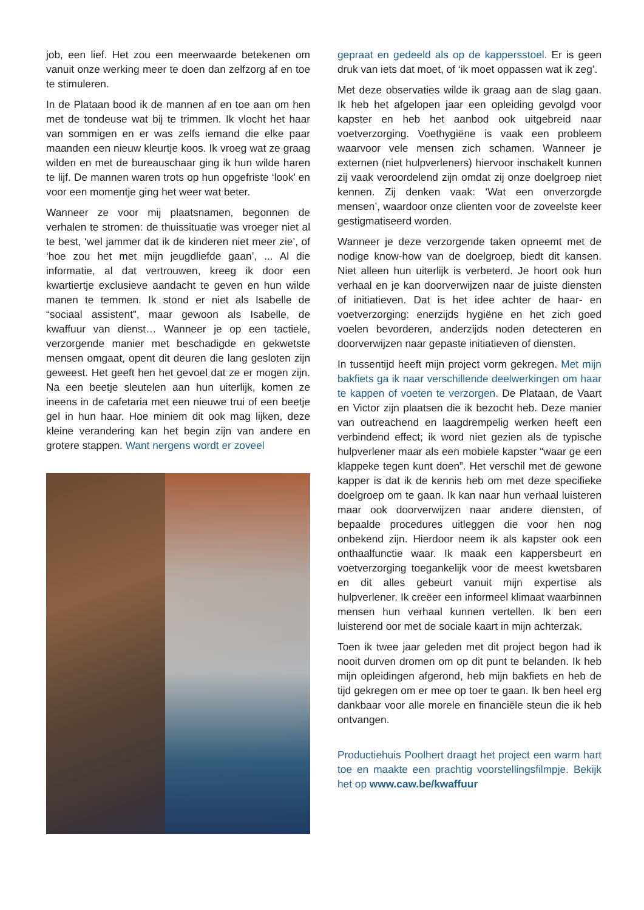job, een lief. Het zou een meerwaarde betekenen om vanuit onze werking meer te doen dan zelfzorg af en toe te stimuleren.
In de Plataan bood ik de mannen af en toe aan om hen met de tondeuse wat bij te trimmen. Ik vlocht het haar van sommigen en er was zelfs iemand die elke paar maanden een nieuw kleurtje koos. Ik vroeg wat ze graag wilden en met de bureaus­chaar ging ik hun wilde haren te lijf. De mannen waren trots op hun opgefriste ‘look’ en voor een momentje ging het weer wat beter.
Wanneer ze voor mij plaatsnamen, begonnen de verhalen te stromen: de thuissituatie was vroe­ger niet al te best, ‘wel jammer dat ik de kinderen niet meer zie’, of ‘hoe zou het met mijn jeugdliefde gaan’, ... Al die informatie, al dat vertrouwen, kreeg ik door een kwartiertje exclusieve aandacht te ge­ven en hun wilde manen te temmen. Ik stond er niet als Isabelle de “sociaal assistent”, maar ge­woon als Isabelle, de kwaffuur van dienst… Wan­neer je op een tactiele, verzorgende manier met beschadigde en gekwetste mensen omgaat, opent dit deuren die lang gesloten zijn geweest. Het geeft hen het gevoel dat ze er mogen zijn. Na een beet­je sleutelen aan hun uiterlijk, komen ze ineens in de cafetaria met een nieuwe trui of een beetje gel in hun haar. Hoe miniem dit ook mag lijken, deze kleine verandering kan het begin zijn van andere en grotere stappen. Want nergens wordt er zoveel
gepraat en gedeeld als op de kappersstoel. Er is geen druk van iets dat moet, of ‘ik moet oppassen wat ik zeg’.
Met deze observaties wilde ik graag aan de slag gaan. Ik heb het afgelopen jaar een opleiding ge­volgd voor kapster en heb het aanbod ook uitge­breid naar voetverzorging. Voethygiëne is vaak een probleem waarvoor vele mensen zich schamen. Wanneer je externen (niet hulpverleners) hiervoor inschakelt kunnen zij vaak veroordelend zijn omdat zij onze doelgroep niet kennen. Zij denken vaak: ‘Wat een onverzorgde mensen’, waardoor onze cli­enten voor de zoveelste keer gestigmatiseerd wor­den.
Wanneer je deze verzorgende taken opneemt met de nodige know-how van de doelgroep, biedt dit kansen. Niet alleen hun uiterlijk is verbeterd. Je hoort ook hun verhaal en je kan doorverwijzen naar de juiste diensten of initiatieven. Dat is het idee achter de haar- en voetverzorging: enerzijds hygiëne en het zich goed voelen bevorderen, an­derzijds noden detecteren en doorverwijzen naar gepaste initiatieven of diensten.
In tussentijd heeft mijn project vorm gekregen. Met mijn bakfiets ga ik naar verschillende deelwerkin­gen om haar te kappen of voeten te verzorgen. De Plataan, de Vaart en Victor zijn plaatsen die ik bezocht heb. Deze manier van outreachend en laagdrempelig werken heeft een verbindend effect; ik word niet gezien als de typische hulpverlener maar als een mobiele kapster “waar ge een klap­peke tegen kunt doen”. Het verschil met de gewone kapper is dat ik de kennis heb om met deze spe­cifieke doelgroep om te gaan. Ik kan naar hun ver­haal luisteren maar ook doorverwijzen naar ande­re diensten, of bepaalde procedures uitleggen die voor hen nog onbekend zijn. Hierdoor neem ik als kapster ook een onthaalfunctie waar. Ik maak een kappersbeurt en voetverzorging toegankelijk voor de meest kwetsbaren en dit alles gebeurt vanuit mijn expertise als hulpverlener. Ik creëer een in­formeel klimaat waarbinnen mensen hun verhaal kunnen vertellen. Ik ben een luisterend oor met de sociale kaart in mijn achterzak.
Toen ik twee jaar geleden met dit project begon had ik nooit durven dromen om op dit punt te be­landen. Ik heb mijn opleidingen afgerond, heb mijn bakfiets en heb de tijd gekregen om er mee op toer te gaan. Ik ben heel erg dankbaar voor alle morele en financiële steun die ik heb ontvangen.
Productiehuis Poolhert draagt het project een warm hart toe en maakte een prachtig voorstellings­filmpje. Bekijk het op www.caw.be/kwaffuur